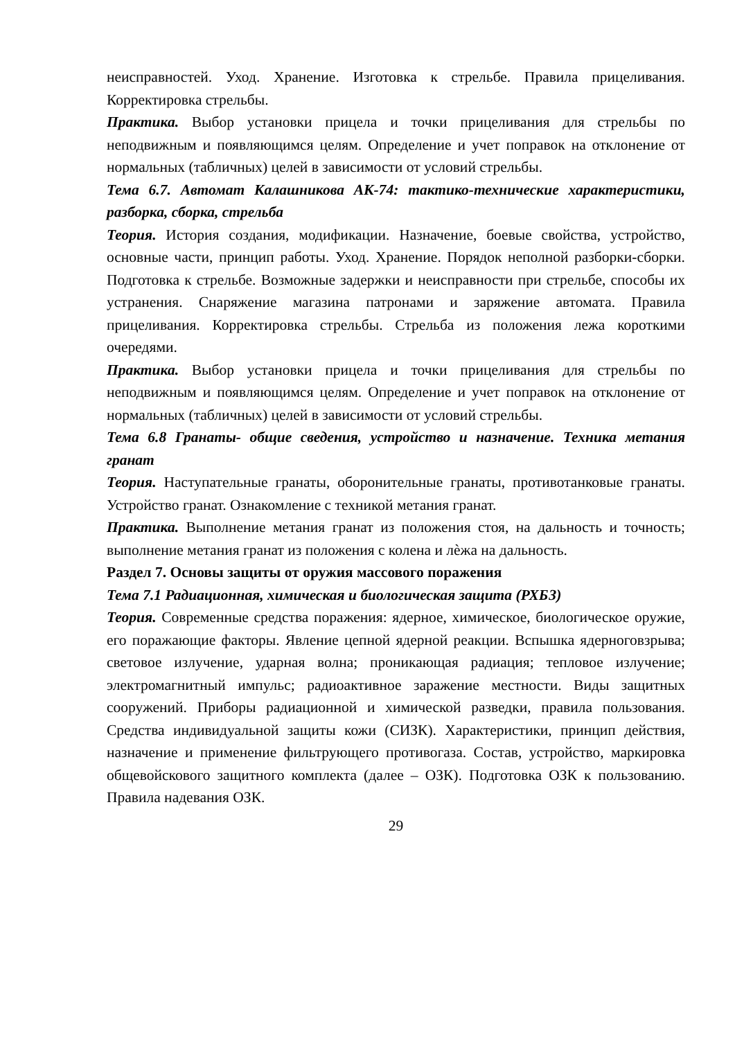неисправностей. Уход. Хранение. Изготовка к стрельбе. Правила прицеливания. Корректировка стрельбы.
Практика. Выбор установки прицела и точки прицеливания для стрельбы по неподвижным и появляющимся целям. Определение и учет поправок на отклонение от нормальных (табличных) целей в зависимости от условий стрельбы.
Тема 6.7. Автомат Калашникова АК-74: тактико-технические характеристики, разборка, сборка, стрельба
Теория. История создания, модификации. Назначение, боевые свойства, устройство, основные части, принцип работы. Уход. Хранение. Порядок неполной разборки-сборки. Подготовка к стрельбе. Возможные задержки и неисправности при стрельбе, способы их устранения. Снаряжение магазина патронами и заряжение автомата. Правила прицеливания. Корректировка стрельбы. Стрельба из положения лежа короткими очередями.
Практика. Выбор установки прицела и точки прицеливания для стрельбы по неподвижным и появляющимся целям. Определение и учет поправок на отклонение от нормальных (табличных) целей в зависимости от условий стрельбы.
Тема 6.8 Гранаты- общие сведения, устройство и назначение. Техника метания гранат
Теория. Наступательные гранаты, оборонительные гранаты, противотанковые гранаты. Устройство гранат. Ознакомление с техникой метания гранат.
Практика. Выполнение метания гранат из положения стоя, на дальность и точность; выполнение метания гранат из положения с колена и лѐжа на дальность.
Раздел 7. Основы защиты от оружия массового поражения
Тема 7.1 Радиационная, химическая и биологическая защита (РХБЗ)
Теория. Современные средства поражения: ядерное, химическое, биологическое оружие, его поражающие факторы. Явление цепной ядерной реакции. Вспышка ядерноговзрыва; световое излучение, ударная волна; проникающая радиация; тепловое излучение; электромагнитный импульс; радиоактивное заражение местности. Виды защитных сооружений. Приборы радиационной и химической разведки, правила пользования. Средства индивидуальной защиты кожи (СИЗК). Характеристики, принцип действия, назначение и применение фильтрующего противогаза. Состав, устройство, маркировка общевойскового защитного комплекта (далее – ОЗК). Подготовка ОЗК к пользованию. Правила надевания ОЗК.
29